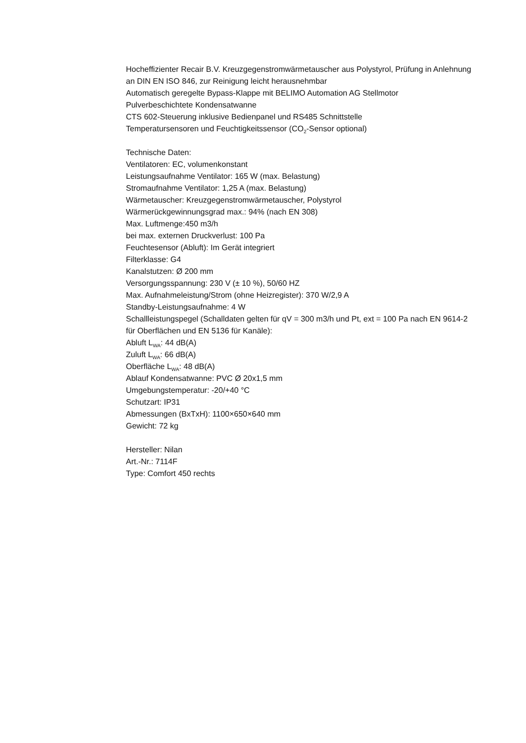Hocheffizienter Recair B.V. Kreuzgegenstromwärmetauscher aus Polystyrol, Prüfung in Anlehnung an DIN EN ISO 846, zur Reinigung leicht herausnehmbar
Automatisch geregelte Bypass-Klappe mit BELIMO Automation AG Stellmotor
Pulverbeschichtete Kondensatwanne
CTS 602-Steuerung inklusive Bedienpanel und RS485 Schnittstelle
Temperatursensoren und Feuchtigkeitssensor (CO<sub>2</sub>-Sensor optional)
Technische Daten:
Ventilatoren: EC, volumenkonstant
Leistungsaufnahme Ventilator: 165 W (max. Belastung)
Stromaufnahme Ventilator: 1,25 A (max. Belastung)
Wärmetauscher: Kreuzgegenstromwärmetauscher, Polystyrol
Wärmerückgewinnungsgrad max.: 94% (nach EN 308)
Max. Luftmenge:450 m3/h
bei max. externen Druckverlust: 100 Pa
Feuchtesensor (Abluft): Im Gerät integriert
Filterklasse: G4
Kanalstutzen: Ø 200 mm
Versorgungsspannung: 230 V (± 10 %), 50/60 HZ
Max. Aufnahmeleistung/Strom (ohne Heizregister): 370 W/2,9 A
Standby-Leistungsaufnahme: 4 W
Schallleistungspegel (Schalldaten gelten für qV = 300 m3/h und Pt, ext = 100 Pa nach EN 9614-2 für Oberflächen und EN 5136 für Kanäle):
Abluft L<sub>WA</sub>: 44 dB(A)
Zuluft L<sub>WA</sub>: 66 dB(A)
Oberfläche L<sub>WA</sub>: 48 dB(A)
Ablauf Kondensatwanne: PVC Ø 20x1,5 mm
Umgebungstemperatur: -20/+40 °C
Schutzart: IP31
Abmessungen (BxTxH): 1100×650×640 mm
Gewicht: 72 kg
Hersteller: Nilan
Art.-Nr.: 7114F
Type: Comfort 450 rechts